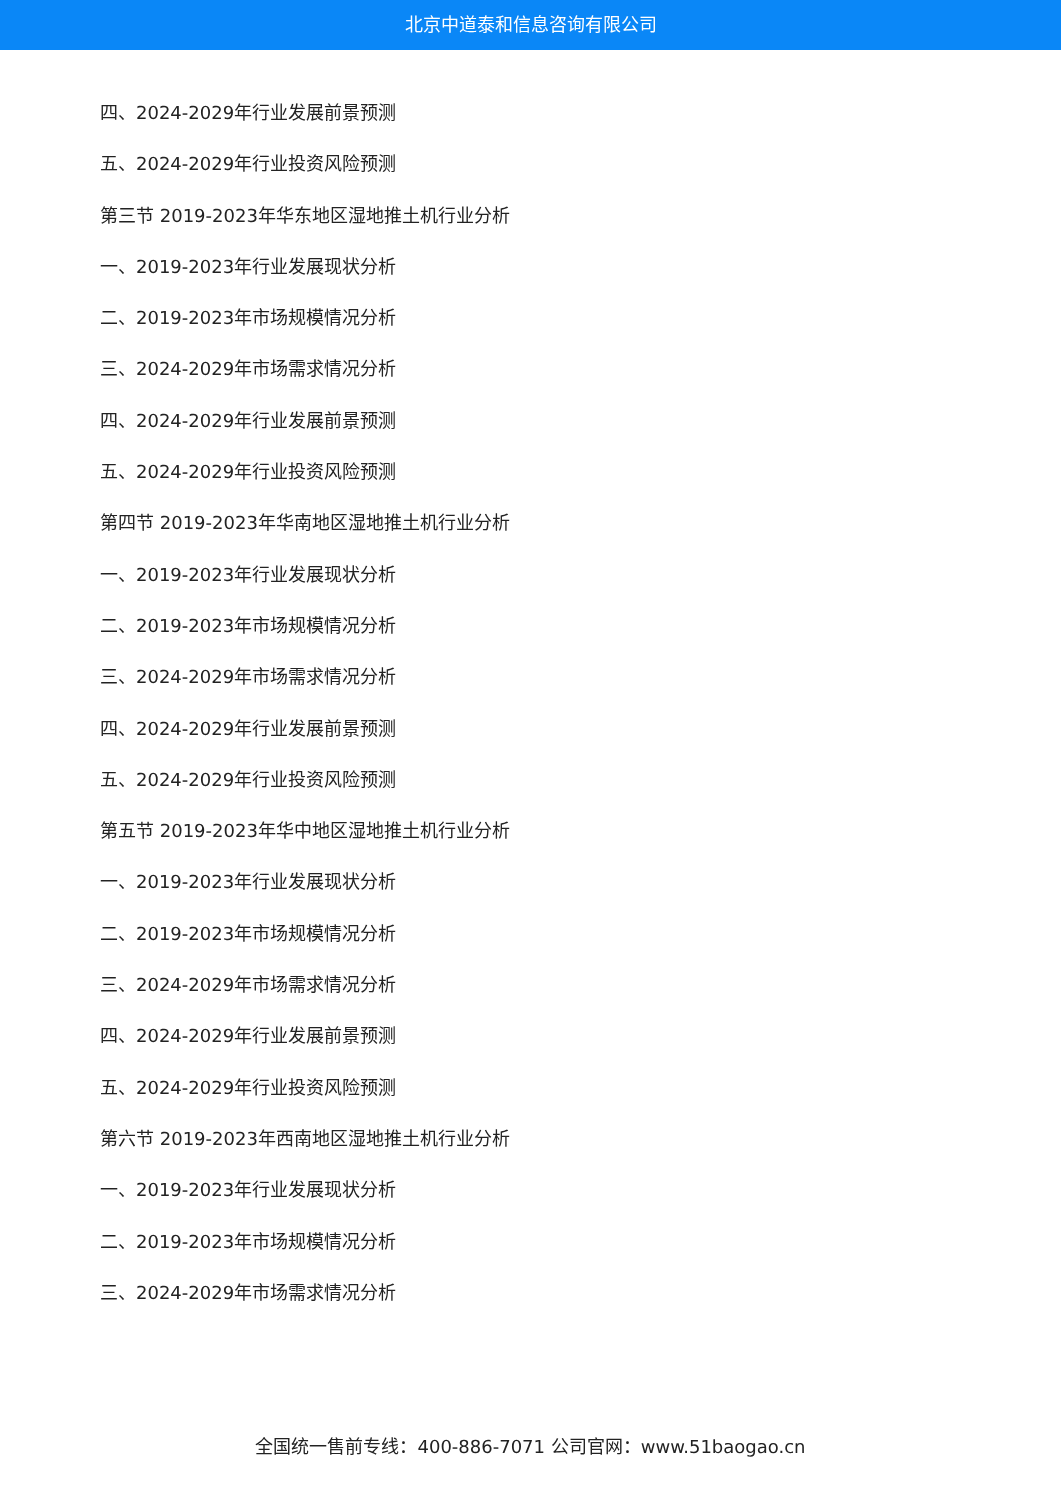北京中道泰和信息咨询有限公司
四、2024-2029年行业发展前景预测
五、2024-2029年行业投资风险预测
第三节 2019-2023年华东地区湿地推土机行业分析
一、2019-2023年行业发展现状分析
二、2019-2023年市场规模情况分析
三、2024-2029年市场需求情况分析
四、2024-2029年行业发展前景预测
五、2024-2029年行业投资风险预测
第四节 2019-2023年华南地区湿地推土机行业分析
一、2019-2023年行业发展现状分析
二、2019-2023年市场规模情况分析
三、2024-2029年市场需求情况分析
四、2024-2029年行业发展前景预测
五、2024-2029年行业投资风险预测
第五节 2019-2023年华中地区湿地推土机行业分析
一、2019-2023年行业发展现状分析
二、2019-2023年市场规模情况分析
三、2024-2029年市场需求情况分析
四、2024-2029年行业发展前景预测
五、2024-2029年行业投资风险预测
第六节 2019-2023年西南地区湿地推土机行业分析
一、2019-2023年行业发展现状分析
二、2019-2023年市场规模情况分析
三、2024-2029年市场需求情况分析
全国统一售前专线：400-886-7071 公司官网：www.51baogao.cn